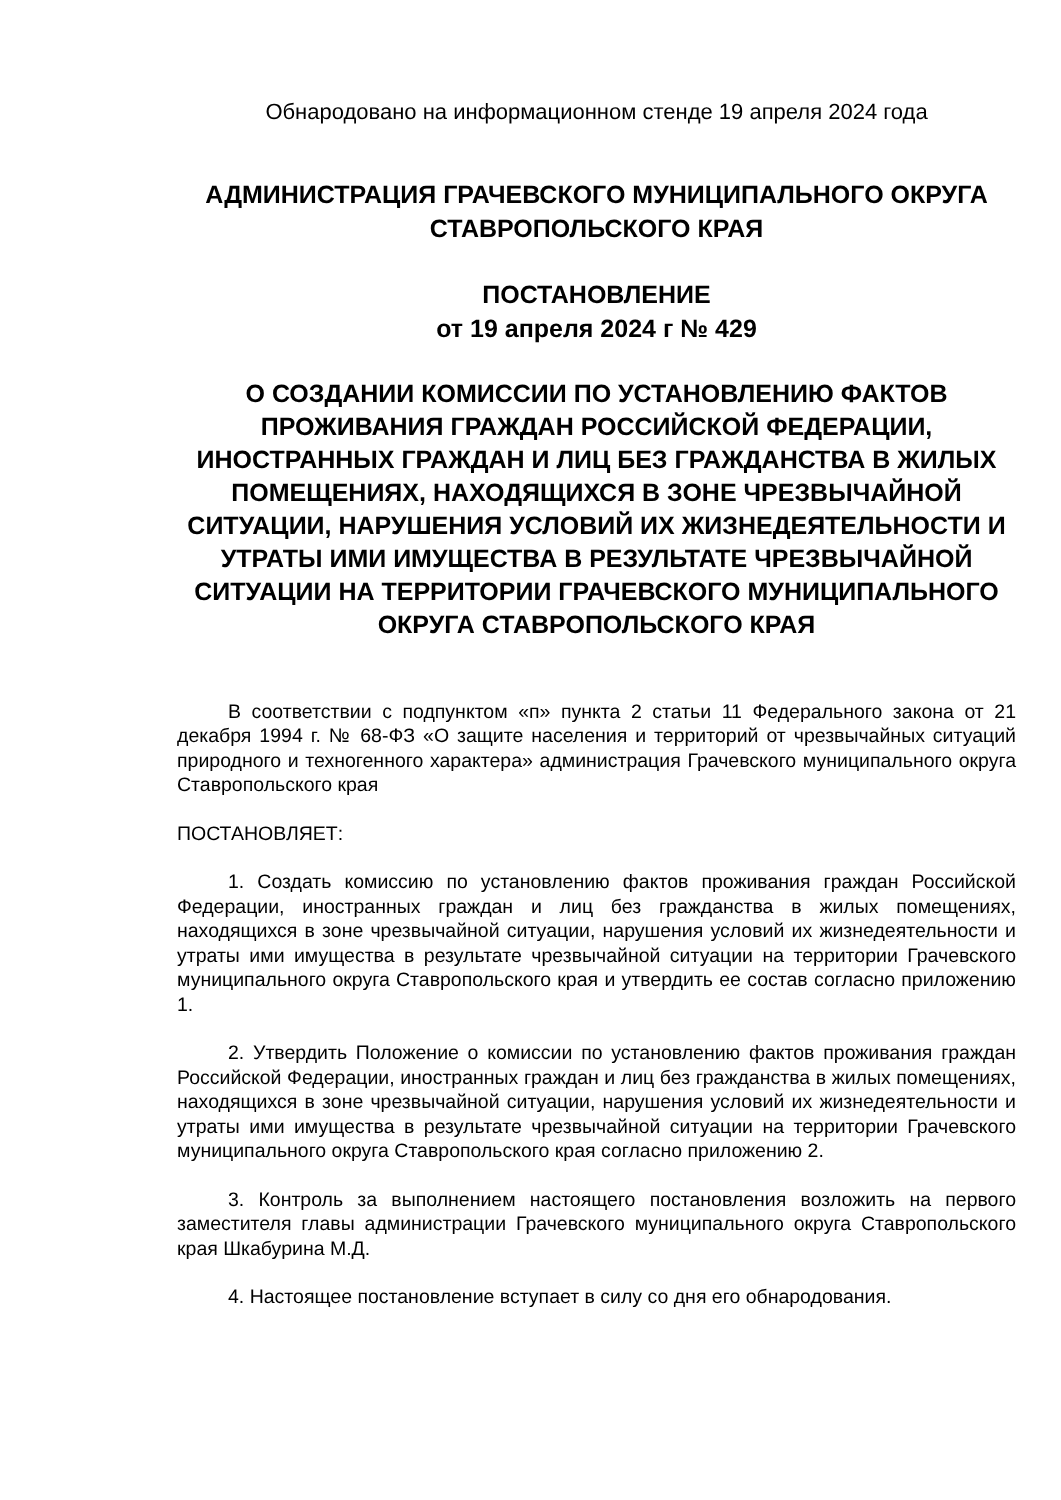Обнародовано на информационном стенде 19 апреля 2024 года
АДМИНИСТРАЦИЯ ГРАЧЕВСКОГО МУНИЦИПАЛЬНОГО ОКРУГА СТАВРОПОЛЬСКОГО КРАЯ
ПОСТАНОВЛЕНИЕ
от 19 апреля 2024 г № 429
О СОЗДАНИИ КОМИССИИ ПО УСТАНОВЛЕНИЮ ФАКТОВ ПРОЖИВАНИЯ ГРАЖДАН РОССИЙСКОЙ ФЕДЕРАЦИИ, ИНОСТРАННЫХ ГРАЖДАН И ЛИЦ БЕЗ ГРАЖДАНСТВА В ЖИЛЫХ ПОМЕЩЕНИЯХ, НАХОДЯЩИХСЯ В ЗОНЕ ЧРЕЗВЫЧАЙНОЙ СИТУАЦИИ, НАРУШЕНИЯ УСЛОВИЙ ИХ ЖИЗНЕДЕЯТЕЛЬНОСТИ И УТРАТЫ ИМИ ИМУЩЕСТВА В РЕЗУЛЬТАТЕ ЧРЕЗВЫЧАЙНОЙ СИТУАЦИИ НА ТЕРРИТОРИИ ГРАЧЕВСКОГО МУНИЦИПАЛЬНОГО ОКРУГА СТАВРОПОЛЬСКОГО КРАЯ
В соответствии с подпунктом «п» пункта 2 статьи 11 Федерального закона от 21 декабря 1994 г. № 68-ФЗ «О защите населения и территорий от чрезвычайных ситуаций природного и техногенного характера» администрация Грачевского муниципального округа Ставропольского края
ПОСТАНОВЛЯЕТ:
1. Создать комиссию по установлению фактов проживания граждан Российской Федерации, иностранных граждан и лиц без гражданства в жилых помещениях, находящихся в зоне чрезвычайной ситуации, нарушения условий их жизнедеятельности и утраты ими имущества в результате чрезвычайной ситуации на территории Грачевского муниципального округа Ставропольского края и утвердить ее состав согласно приложению 1.
2. Утвердить Положение о комиссии по установлению фактов проживания граждан Российской Федерации, иностранных граждан и лиц без гражданства в жилых помещениях, находящихся в зоне чрезвычайной ситуации, нарушения условий их жизнедеятельности и утраты ими имущества в результате чрезвычайной ситуации на территории Грачевского муниципального округа Ставропольского края согласно приложению 2.
3. Контроль за выполнением настоящего постановления возложить на первого заместителя главы администрации Грачевского муниципального округа Ставропольского края Шкабурина М.Д.
4. Настоящее постановление вступает в силу со дня его обнародования.